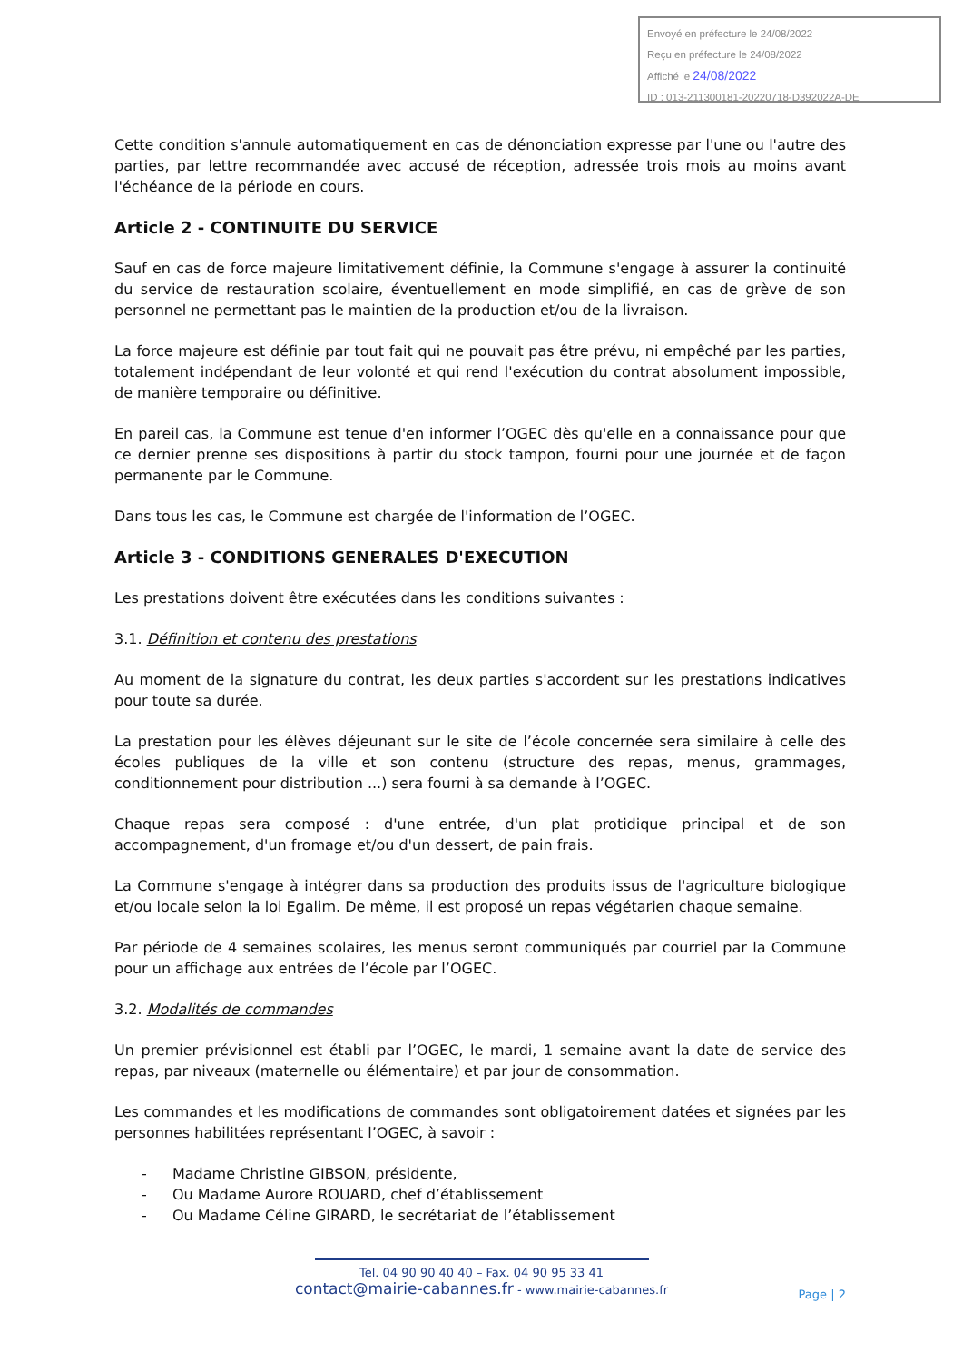Envoyé en préfecture le 24/08/2022
Reçu en préfecture le 24/08/2022
Affiché le 24/08/2022
ID : 013-211300181-20220718-D392022A-DE
Cette condition s'annule automatiquement en cas de dénonciation expresse par l'une ou l'autre des parties, par lettre recommandée avec accusé de réception, adressée trois mois au moins avant l'échéance de la période en cours.
Article 2 - CONTINUITE DU SERVICE
Sauf en cas de force majeure limitativement définie, la Commune s'engage à assurer la continuité du service de restauration scolaire, éventuellement en mode simplifié, en cas de grève de son personnel ne permettant pas le maintien de la production et/ou de la livraison.
La force majeure est définie par tout fait qui ne pouvait pas être prévu, ni empêché par les parties, totalement indépendant de leur volonté et qui rend l'exécution du contrat absolument impossible, de manière temporaire ou définitive.
En pareil cas, la Commune est tenue d'en informer l’OGEC dès qu'elle en a connaissance pour que ce dernier prenne ses dispositions à partir du stock tampon, fourni pour une journée et de façon permanente par le Commune.
Dans tous les cas, le Commune est chargée de l'information de l’OGEC.
Article 3 - CONDITIONS GENERALES D'EXECUTION
Les prestations doivent être exécutées dans les conditions suivantes :
3.1. Définition et contenu des prestations
Au moment de la signature du contrat, les deux parties s'accordent sur les prestations indicatives pour toute sa durée.
La prestation pour les élèves déjeunant sur le site de l’école concernée sera similaire à celle des écoles publiques de la ville et son contenu (structure des repas, menus, grammages, conditionnement pour distribution ...) sera fourni à sa demande à l’OGEC.
Chaque repas sera composé : d'une entrée, d'un plat protidique principal et de son accompagnement, d'un fromage et/ou d'un dessert, de pain frais.
La Commune s'engage à intégrer dans sa production des produits issus de l'agriculture biologique et/ou locale selon la loi Egalim. De même, il est proposé un repas végétarien chaque semaine.
Par période de 4 semaines scolaires, les menus seront communiqués par courriel par la Commune pour un affichage aux entrées de l’école par l’OGEC.
3.2. Modalités de commandes
Un premier prévisionnel est établi par l’OGEC, le mardi, 1 semaine avant la date de service des repas, par niveaux (maternelle ou élémentaire) et par jour de consommation.
Les commandes et les modifications de commandes sont obligatoirement datées et signées par les personnes habilitées représentant l’OGEC, à savoir :
- Madame Christine GIBSON, présidente,
- Ou Madame Aurore ROUARD, chef d’établissement
- Ou Madame Céline GIRARD, le secrétariat de l’établissement
Tel. 04 90 90 40 40 – Fax. 04 90 95 33 41
contact@mairie-cabannes.fr - www.mairie-cabannes.fr
Page | 2